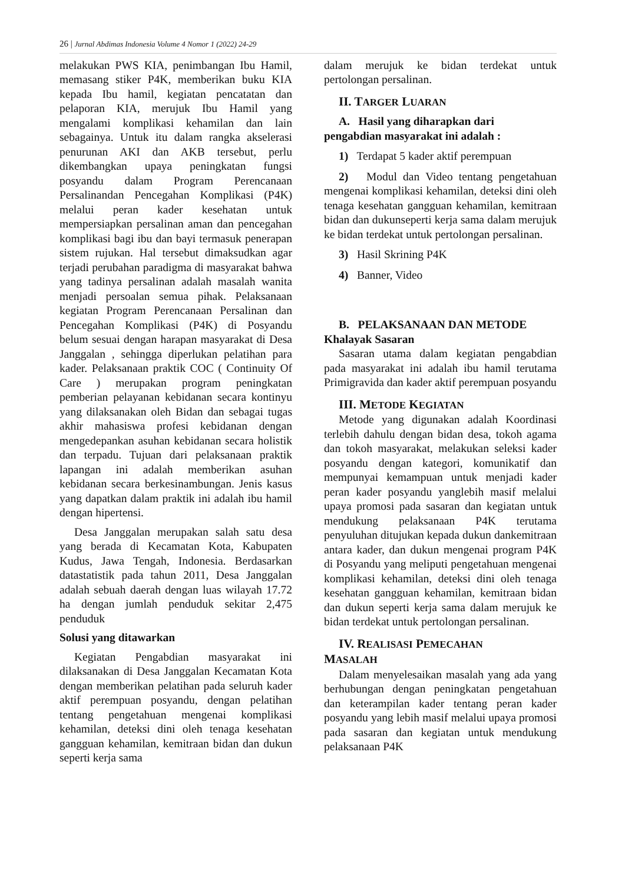26 | Jurnal Abdimas Indonesia Volume 4 Nomor 1 (2022) 24-29
melakukan PWS KIA, penimbangan Ibu Hamil, memasang stiker P4K, memberikan buku KIA kepada Ibu hamil, kegiatan pencatatan dan pelaporan KIA, merujuk Ibu Hamil yang mengalami komplikasi kehamilan dan lain sebagainya. Untuk itu dalam rangka akselerasi penurunan AKI dan AKB tersebut, perlu dikembangkan upaya peningkatan fungsi posyandu dalam Program Perencanaan Persalinandan Pencegahan Komplikasi (P4K) melalui peran kader kesehatan untuk mempersiapkan persalinan aman dan pencegahan komplikasi bagi ibu dan bayi termasuk penerapan sistem rujukan. Hal tersebut dimaksudkan agar terjadi perubahan paradigma di masyarakat bahwa yang tadinya persalinan adalah masalah wanita menjadi persoalan semua pihak. Pelaksanaan kegiatan Program Perencanaan Persalinan dan Pencegahan Komplikasi (P4K) di Posyandu belum sesuai dengan harapan masyarakat di Desa Janggalan , sehingga diperlukan pelatihan para kader. Pelaksanaan praktik COC ( Continuity Of Care ) merupakan program peningkatan pemberian pelayanan kebidanan secara kontinyu yang dilaksanakan oleh Bidan dan sebagai tugas akhir mahasiswa profesi kebidanan dengan mengedepankan asuhan kebidanan secara holistik dan terpadu. Tujuan dari pelaksanaan praktik lapangan ini adalah memberikan asuhan kebidanan secara berkesinambungan. Jenis kasus yang dapatkan dalam praktik ini adalah ibu hamil dengan hipertensi.
Desa Janggalan merupakan salah satu desa yang berada di Kecamatan Kota, Kabupaten Kudus, Jawa Tengah, Indonesia. Berdasarkan datastatistik pada tahun 2011, Desa Janggalan adalah sebuah daerah dengan luas wilayah 17.72 ha dengan jumlah penduduk sekitar 2,475 penduduk
Solusi yang ditawarkan
Kegiatan Pengabdian masyarakat ini dilaksanakan di Desa Janggalan Kecamatan Kota dengan memberikan pelatihan pada seluruh kader aktif perempuan posyandu, dengan pelatihan tentang pengetahuan mengenai komplikasi kehamilan, deteksi dini oleh tenaga kesehatan gangguan kehamilan, kemitraan bidan dan dukun seperti kerja sama
dalam merujuk ke bidan terdekat untuk pertolongan persalinan.
II. TARGER LUARAN
A. Hasil yang diharapkan dari
pengabdian masyarakat ini adalah :
1) Terdapat 5 kader aktif perempuan
2) Modul dan Video tentang pengetahuan mengenai komplikasi kehamilan, deteksi dini oleh tenaga kesehatan gangguan kehamilan, kemitraan bidan dan dukunseperti kerja sama dalam merujuk ke bidan terdekat untuk pertolongan persalinan.
3) Hasil Skrining P4K
4) Banner, Video
B. PELAKSANAAN DAN METODE
Khalayak Sasaran
Sasaran utama dalam kegiatan pengabdian pada masyarakat ini adalah ibu hamil terutama Primigravida dan kader aktif perempuan posyandu
III. METODE KEGIATAN
Metode yang digunakan adalah Koordinasi terlebih dahulu dengan bidan desa, tokoh agama dan tokoh masyarakat, melakukan seleksi kader posyandu dengan kategori, komunikatif dan mempunyai kemampuan untuk menjadi kader peran kader posyandu yanglebih masif melalui upaya promosi pada sasaran dan kegiatan untuk mendukung pelaksanaan P4K terutama penyuluhan ditujukan kepada dukun dankemitraan antara kader, dan dukun mengenai program P4K di Posyandu yang meliputi pengetahuan mengenai komplikasi kehamilan, deteksi dini oleh tenaga kesehatan gangguan kehamilan, kemitraan bidan dan dukun seperti kerja sama dalam merujuk ke bidan terdekat untuk pertolongan persalinan.
IV. REALISASI PEMECAHAN
MASALAH
Dalam menyelesaikan masalah yang ada yang berhubungan dengan peningkatan pengetahuan dan keterampilan kader tentang peran kader posyandu yang lebih masif melalui upaya promosi pada sasaran dan kegiatan untuk mendukung pelaksanaan P4K